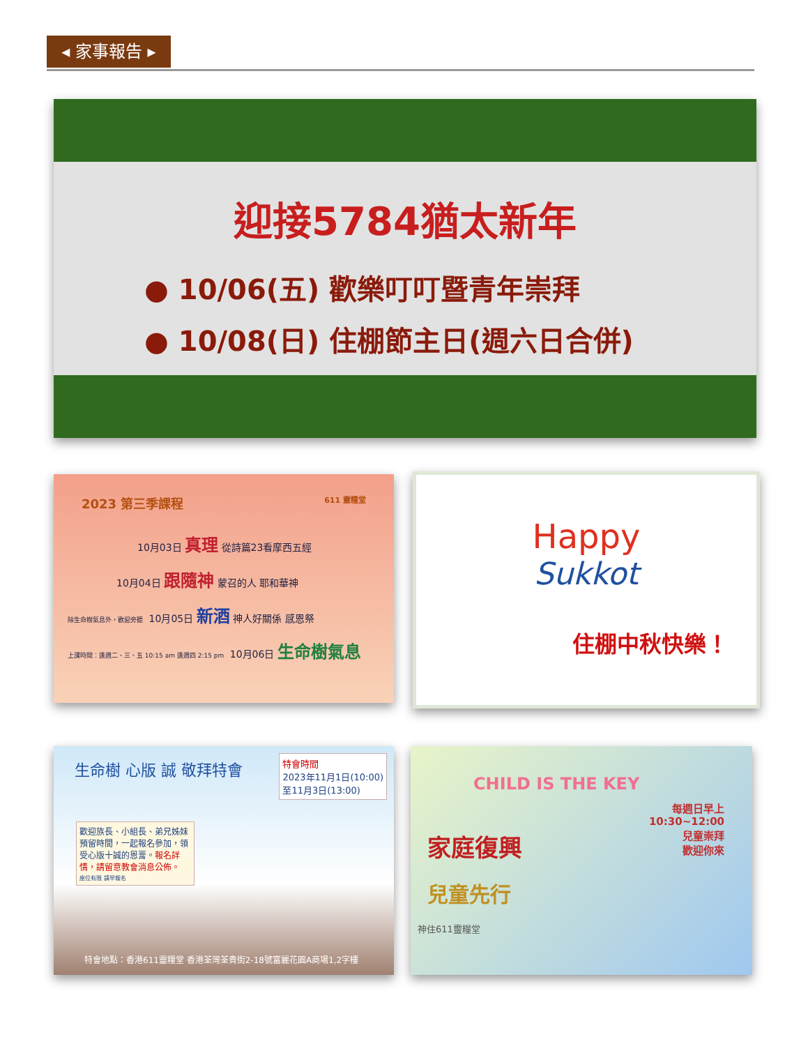◂ 家事報告 ▸
迎接5784猶太新年
● 10/06(五) 歡樂叮叮暨青年崇拜
● 10/08(日) 住棚節主日(週六日合併)
2023 第三季課程 611 靈糧堂
10月03日 真理 從詩篇23看摩西五經
10月04日 跟隨神 蒙召的人 耶和華神
除生命樹氣息外，歡迎旁聽 10月05日 新酒 神人好關係 感恩祭
上課時間：逢週二、三、五 10:15 am 逢週四 2:15 pm 10月06日 生命樹氣息
Happy
Sukkot
住棚中秋快樂！
特會時間
2023年11月1日(10:00)
至11月3日(13:00)
生命樹 心版 誠 敬拜特會
歡迎族長、小組長、弟兄姊妹預留時間，一起報名參加，領受心版十誠的恩膏。報名詳情，請留意教會消息公佈。
座位有限 請早報名
特會地點：香港611靈糧堂 香港荃灣荃貴街2-18號富麗花園A商場1,2字樓
CHILD IS THE KEY
每週日早上
10:30~12:00
兒童崇拜
歡迎你來
家庭復興
兒童先行
神住611靈糧堂